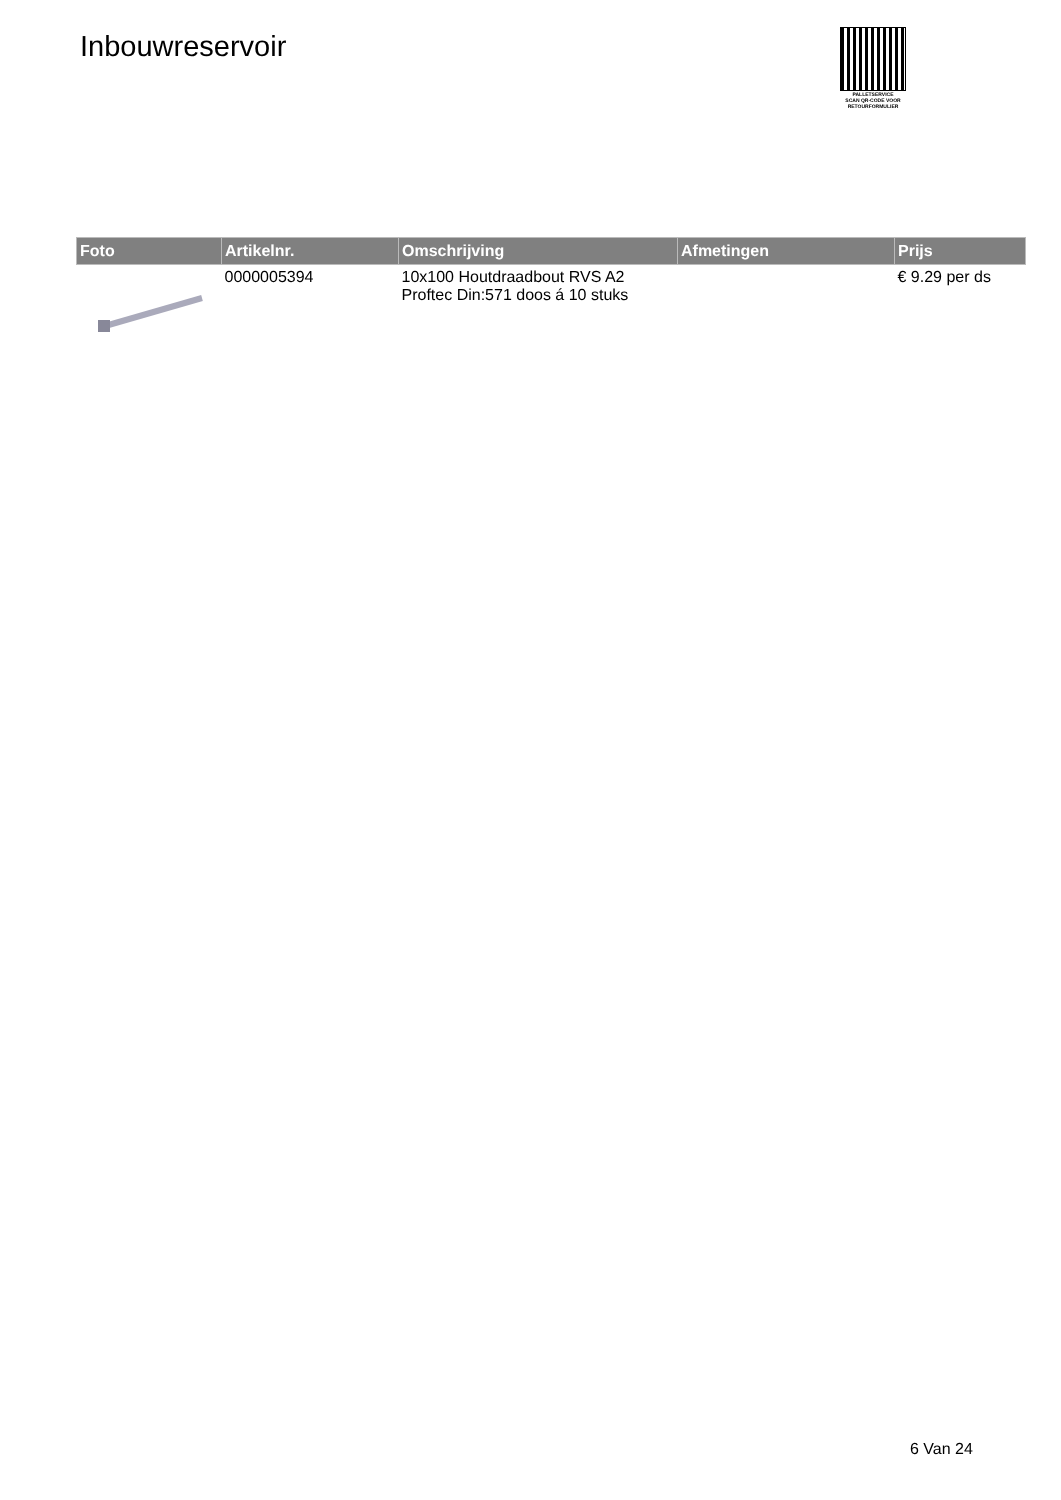Inbouwreservoir
PALLETSERVICE
SCAN QR-CODE VOOR
RETOURFORMULIER
| Foto | Artikelnr. | Omschrijving | Afmetingen | Prijs |
| --- | --- | --- | --- | --- |
| | 0000005394 | 10x100 Houtdraadbout RVS A2 Proftec Din:571 doos á 10 stuks | | € 9.29 per ds |
6 Van 24